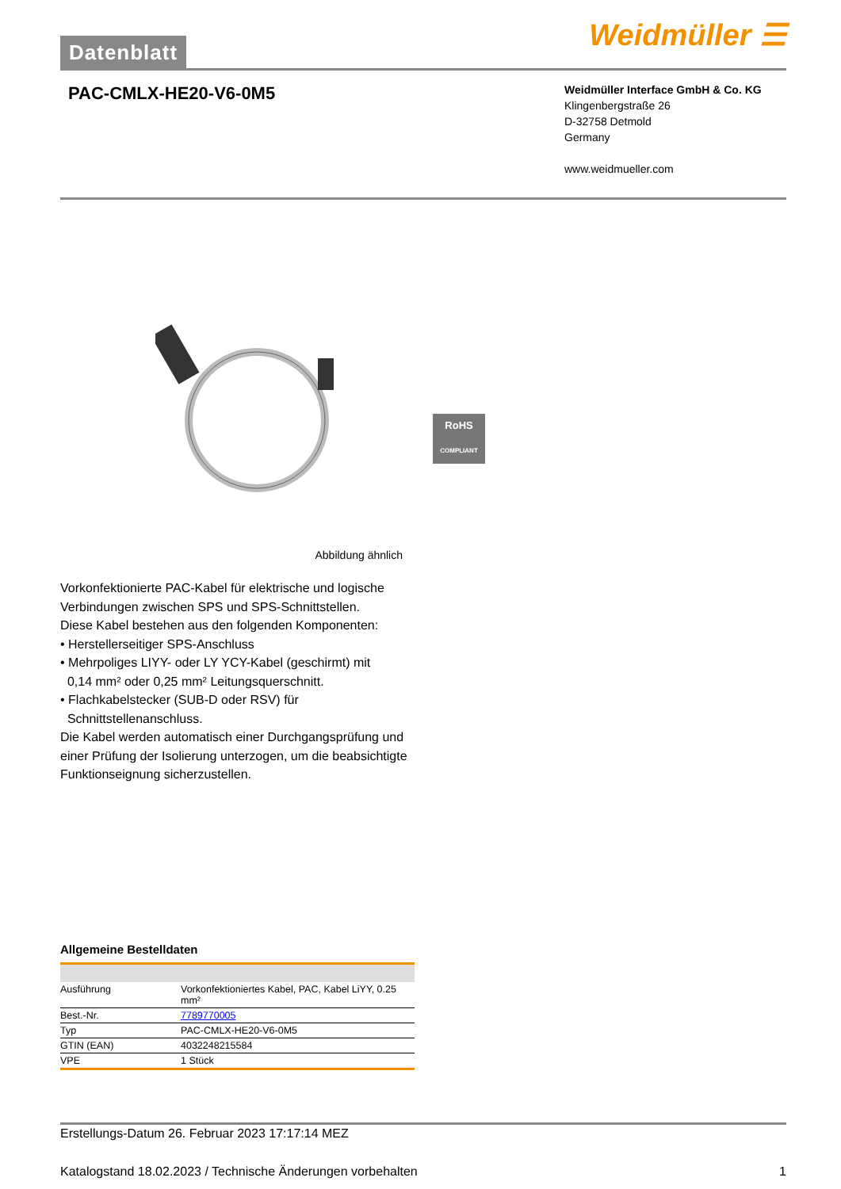Datenblatt
Weidmüller ☰
PAC-CMLX-HE20-V6-0M5
Weidmüller Interface GmbH & Co. KG
Klingenbergstraße 26
D-32758 Detmold
Germany
www.weidmueller.com
RoHS
COMPLIANT
Abbildung ähnlich
Vorkonfektionierte PAC-Kabel für elektrische und logische Verbindungen zwischen SPS und SPS-Schnittstellen.
Diese Kabel bestehen aus den folgenden Komponenten:
• Herstellerseitiger SPS-Anschluss
• Mehrpoliges LIYY- oder LY YCY-Kabel (geschirmt) mit
0,14 mm² oder 0,25 mm² Leitungsquerschnitt.
• Flachkabelstecker (SUB-D oder RSV) für
Schnittstellenanschluss.
Die Kabel werden automatisch einer Durchgangsprüfung und einer Prüfung der Isolierung unterzogen, um die beabsichtigte Funktionseignung sicherzustellen.
Allgemeine Bestelldaten
| Ausführung | Vorkonfektioniertes Kabel, PAC, Kabel LiYY, 0.25 mm² |
| Best.-Nr. | 7789770005 |
| Typ | PAC-CMLX-HE20-V6-0M5 |
| GTIN (EAN) | 4032248215584 |
| VPE | 1 Stück |
Erstellungs-Datum 26. Februar 2023 17:17:14 MEZ
Katalogstand 18.02.2023 / Technische Änderungen vorbehalten 1